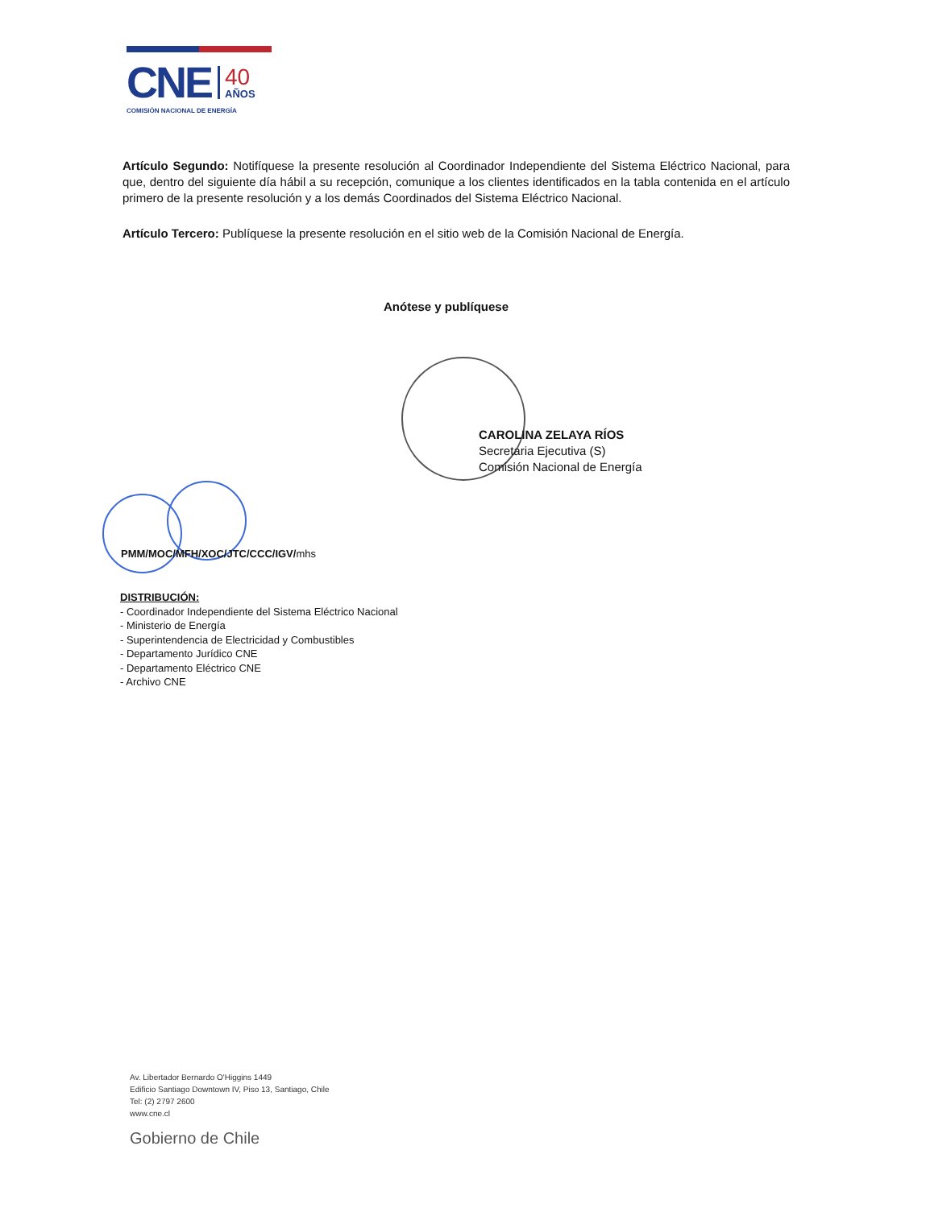CNE 40
AÑOS
COMISIÓN NACIONAL DE ENERGÍA
Artículo Segundo: Notifíquese la presente resolución al Coordinador Independiente del Sistema Eléctrico Nacional, para que, dentro del siguiente día hábil a su recepción, comunique a los clientes identificados en la tabla contenida en el artículo primero de la presente resolución y a los demás Coordinados del Sistema Eléctrico Nacional.
Artículo Tercero: Publíquese la presente resolución en el sitio web de la Comisión Nacional de Energía.
Anótese y publíquese
CAROLINA ZELAYA RÍOS
Secretaria Ejecutiva (S)
Comisión Nacional de Energía
PMM/MOC/MFH/XOC/JTC/CCC/IGV/mhs
DISTRIBUCIÓN:
- Coordinador Independiente del Sistema Eléctrico Nacional
- Ministerio de Energía
- Superintendencia de Electricidad y Combustibles
- Departamento Jurídico CNE
- Departamento Eléctrico CNE
- Archivo CNE
Av. Libertador Bernardo O'Higgins 1449
Edificio Santiago Downtown IV, Piso 13, Santiago, Chile
Tel: (2) 2797 2600
www.cne.cl
Gobierno de Chile